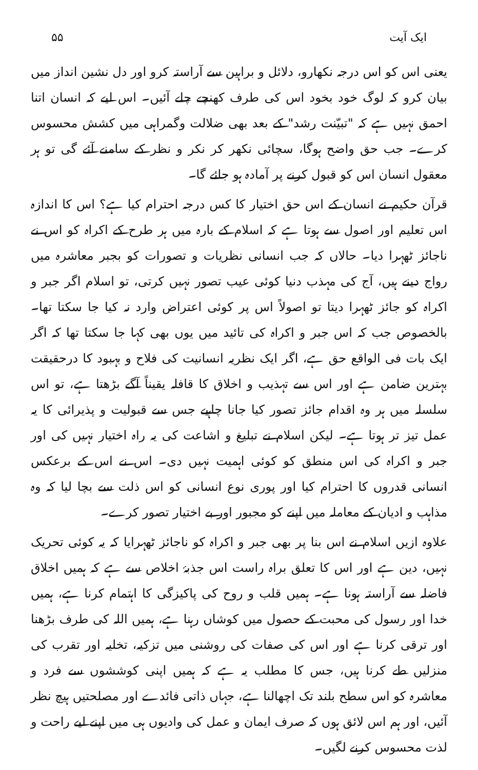ایک آیت ۵۵
یعنی اس کو اس درجہ نکھارو، دلائل و براہین سے آراستہ کرو اور دل نشین انداز میں بیان کرو کہ لوگ خود بخود اس کی طرف کھنچے چلے آئیں۔ اس لیے کہ انسان اتنا احمق نہیں ہے کہ "تبیّنت رشد" کے بعد بھی ضلالت وگمراہی میں کشش محسوس کرے۔ جب حق واضح ہوگا، سچائی نکھر کر نکر و نظر کے سامنے آئے گی تو ہر معقول انسان اس کو قبول کرنے پر آمادہ ہو جائے گا۔
قرآن حکیم نے انسان کے اس حق اختیار کا کس درجہ احترام کیا ہے؟ اس کا اندازہ اس تعلیم اور اصول سے ہوتا ہے کہ اسلام کے بارہ میں ہر طرح کے اکراہ کو اس نے ناجائز ٹھہرا دیا۔ حالاں کہ جب انسانی نظریات و تصورات کو بجبر معاشرہ میں رواج دینے ہیں، آج کی مہذب دنیا کوئی عیب تصور نہیں کرتی، تو اسلام اگر جبر و اکراہ کو جائز ٹھہرا دیتا تو اصولاً اس پر کوئی اعتراض وارد نہ کیا جا سکتا تھا۔ بالخصوص جب کہ اس جبر و اکراہ کی تائید میں یوں بھی کہا جا سکتا تھا کہ اگر ایک بات فی الواقع حق ہے، اگر ایک نظریہ انسانیت کی فلاح و بہبود کا درحقیقت بہترین ضامن ہے اور اس سے تہذیب و اخلاق کا قافلہ یقیناً آگے بڑھتا ہے، تو اس سلسلہ میں ہر وہ اقدام جائز تصور کیا جانا چاہیے جس سے قبولیت و پذیرائی کا یہ عمل تیز تر ہوتا ہے۔ لیکن اسلام نے تبلیغ و اشاعت کی یہ راہ اختیار نہیں کی اور جبر و اکراہ کی اس منطق کو کوئی اہمیت نہیں دی۔ اس نے اس کے برعکس انسانی قدروں کا احترام کیا اور پوری نوع انسانی کو اس ذلت سے بچا لیا کہ وہ مذاہب و ادیان کے معاملہ میں اپنے کو مجبور اور بے اختیار تصور کرے۔
علاوہ ازیں اسلام نے اس بنا پر بھی جبر و اکراہ کو ناجائز ٹھہرایا کہ یہ کوئی تحریک نہیں، دین ہے اور اس کا تعلق براہ راست اس جذبۂ اخلاص سے ہے کہ ہمیں اخلاق فاضلہ سے آراستہ ہونا ہے۔ ہمیں قلب و روح کی پاکیزگی کا اہتمام کرنا ہے، ہمیں خدا اور رسول کی محبت کے حصول میں کوشاں رہنا ہے، ہمیں اللہ کی طرف بڑھنا اور ترقی کرنا ہے اور اس کی صفات کی روشنی میں تزکیہ، تخلیہ اور تقرب کی منزلیں طے کرنا ہیں، جس کا مطلب یہ ہے کہ ہمیں اپنی کوششوں سے فرد و معاشرہ کو اس سطح بلند تک اچھالنا ہے، جہاں ذاتی فائدے اور مصلحتیں ہیچ نظر آئیں، اور ہم اس لائق ہوں کہ صرف ایمان و عمل کی وادیوں ہی میں اپنے لیے راحت و لذت محسوس کرنے لگیں۔